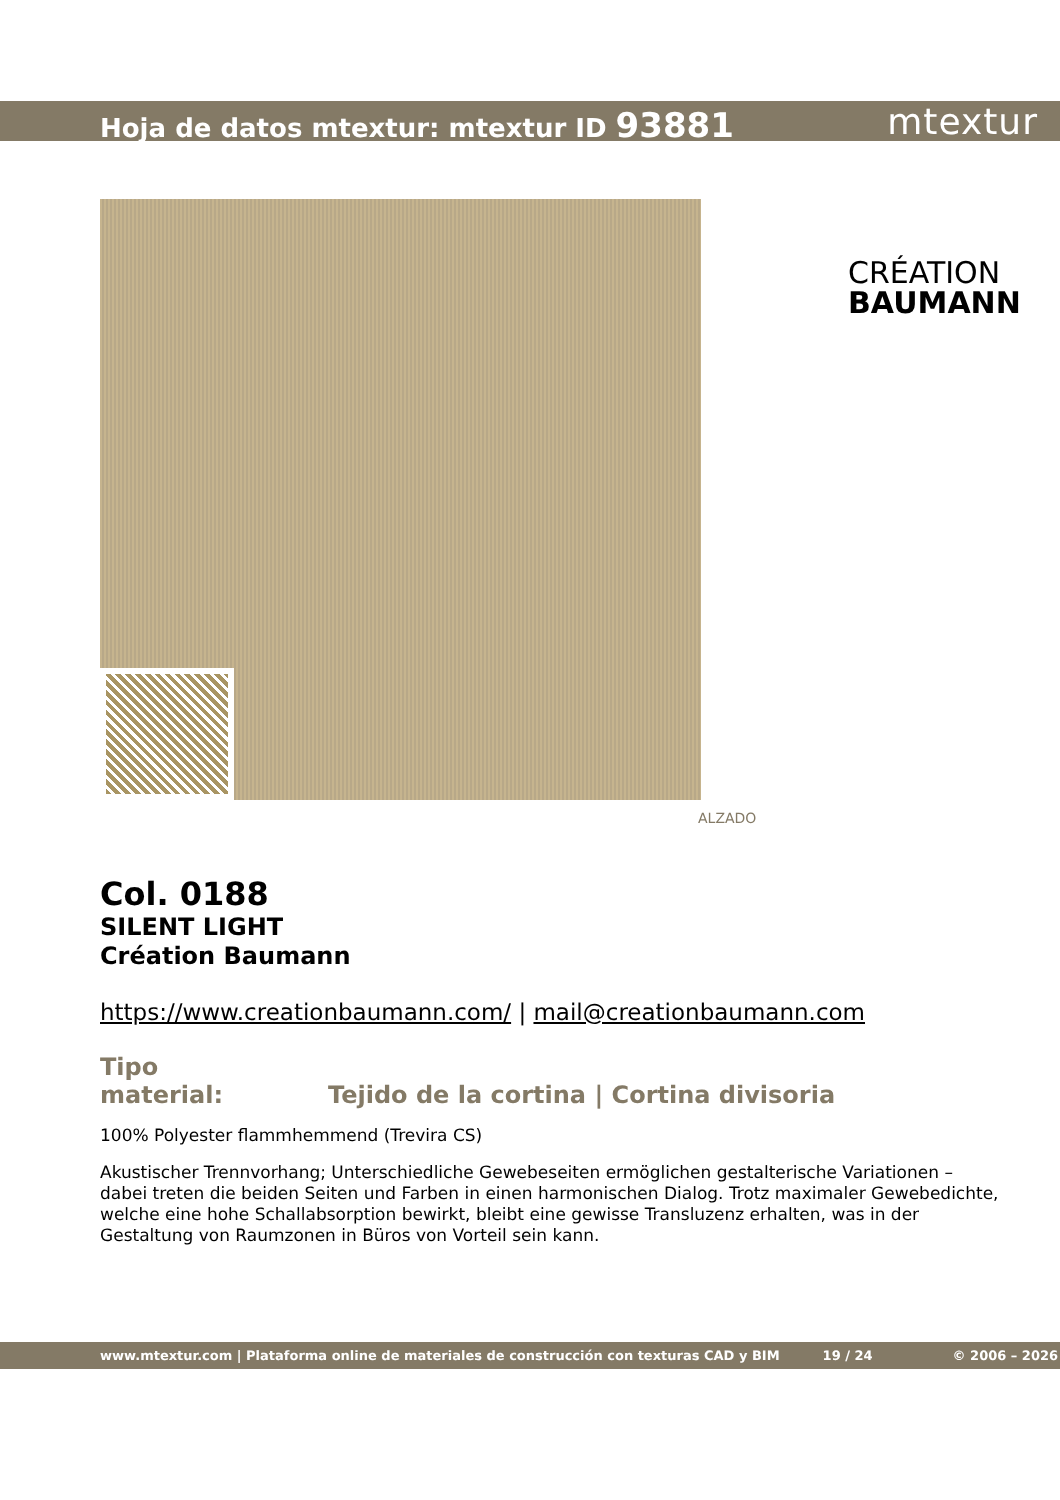Hoja de datos mtextur: mtextur ID 93881
mtextur
CRÉATION
BAUMANN
ALZADO
Col. 0188
SILENT LIGHT
Création Baumann
https://www.creationbaumann.com/ | mail@creationbaumann.com
Tipo
material: Tejido de la cortina | Cortina divisoria
100% Polyester flammhemmend (Trevira CS)
Akustischer Trennvorhang; Unterschiedliche Gewebeseiten ermöglichen gestalterische Variationen – dabei treten die beiden Seiten und Farben in einen harmonischen Dialog. Trotz maximaler Gewebedichte, welche eine hohe Schallabsorption bewirkt, bleibt eine gewisse Transluzenz erhalten, was in der Gestaltung von Raumzonen in Büros von Vorteil sein kann.
www.mtextur.com | Plataforma online de materiales de construcción con texturas CAD y BIM 19 / 24 © 2006 – 2026